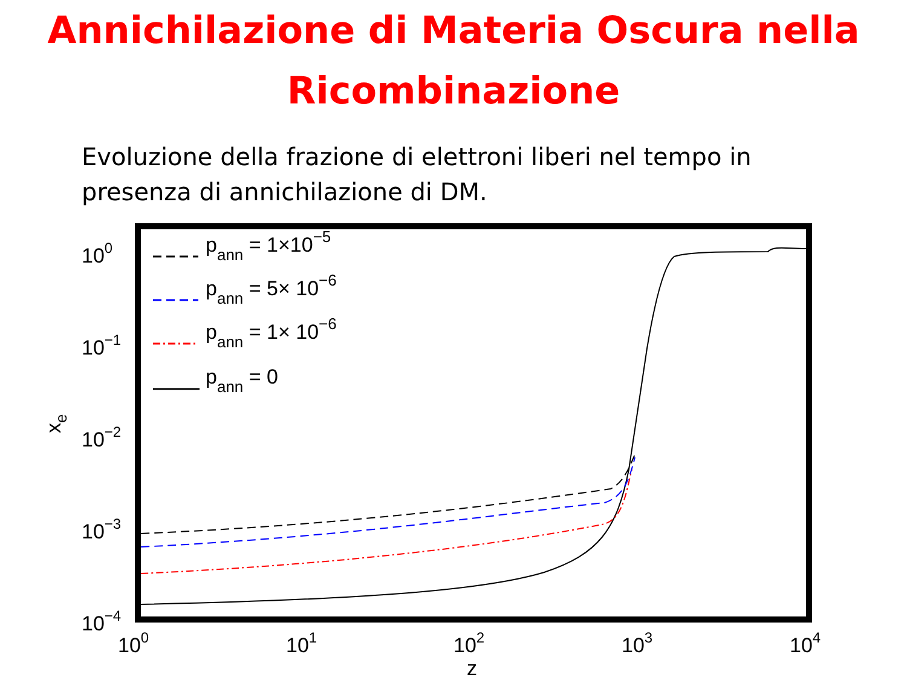Annichilazione di Materia Oscura nella
Ricombinazione
Evoluzione della frazione di elettroni liberi nel tempo in presenza di annichilazione di DM.
pann = 1×10−5
pann = 5× 10−6
pann = 1× 10−6
pann = 0
100
10−1
10−2
10−3
10−4
100
101
102
103
104
z
xe